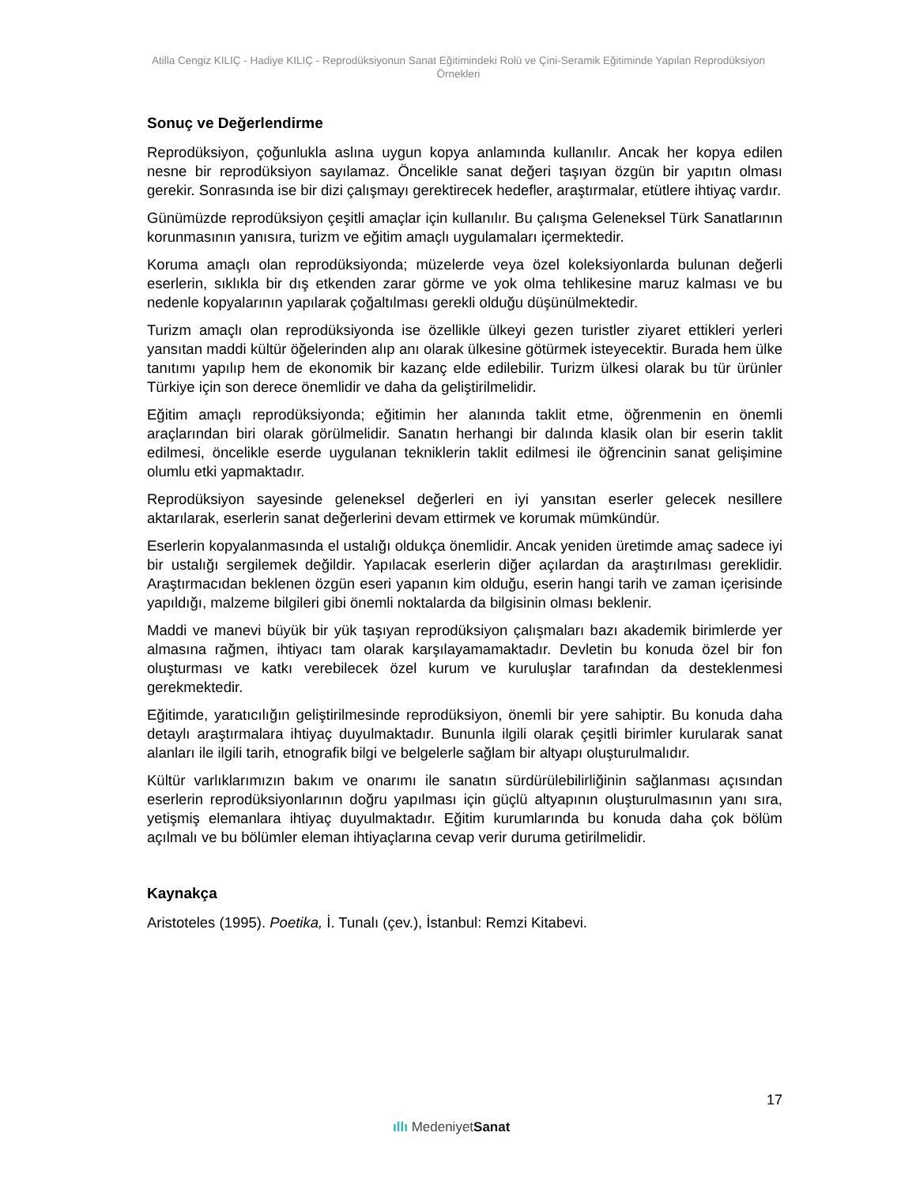Atilla Cengiz KILIÇ - Hadiye KILIÇ - Reprodüksiyonun Sanat Eğitimindeki Rolü ve Çini-Seramik Eğitiminde Yapılan Reprodüksiyon Örnekleri
Sonuç ve Değerlendirme
Reprodüksiyon, çoğunlukla aslına uygun kopya anlamında kullanılır. Ancak her kopya edilen nesne bir reprodüksiyon sayılamaz. Öncelikle sanat değeri taşıyan özgün bir yapıtın olması gerekir. Sonrasında ise bir dizi çalışmayı gerektirecek hedefler, araştırmalar, etütlere ihtiyaç vardır.
Günümüzde reprodüksiyon çeşitli amaçlar için kullanılır. Bu çalışma Geleneksel Türk Sanatlarının korunmasının yanısıra, turizm ve eğitim amaçlı uygulamaları içermektedir.
Koruma amaçlı olan reprodüksiyonda; müzelerde veya özel koleksiyonlarda bulunan değerli eserlerin, sıklıkla bir dış etkenden zarar görme ve yok olma tehlikesine maruz kalması ve bu nedenle kopyalarının yapılarak çoğaltılması gerekli olduğu düşünülmektedir.
Turizm amaçlı olan reprodüksiyonda ise özellikle ülkeyi gezen turistler ziyaret ettikleri yerleri yansıtan maddi kültür öğelerinden alıp anı olarak ülkesine götürmek isteyecektir. Burada hem ülke tanıtımı yapılıp hem de ekonomik bir kazanç elde edilebilir. Turizm ülkesi olarak bu tür ürünler Türkiye için son derece önemlidir ve daha da geliştirilmelidir.
Eğitim amaçlı reprodüksiyonda; eğitimin her alanında taklit etme, öğrenmenin en önemli araçlarından biri olarak görülmelidir. Sanatın herhangi bir dalında klasik olan bir eserin taklit edilmesi, öncelikle eserde uygulanan tekniklerin taklit edilmesi ile öğrencinin sanat gelişimine olumlu etki yapmaktadır.
Reprodüksiyon sayesinde geleneksel değerleri en iyi yansıtan eserler gelecek nesillere aktarılarak, eserlerin sanat değerlerini devam ettirmek ve korumak mümkündür.
Eserlerin kopyalanmasında el ustalığı oldukça önemlidir. Ancak yeniden üretimde amaç sadece iyi bir ustalığı sergilemek değildir. Yapılacak eserlerin diğer açılardan da araştırılması gereklidir. Araştırmacıdan beklenen özgün eseri yapanın kim olduğu, eserin hangi tarih ve zaman içerisinde yapıldığı, malzeme bilgileri gibi önemli noktalarda da bilgisinin olması beklenir.
Maddi ve manevi büyük bir yük taşıyan reprodüksiyon çalışmaları bazı akademik birimlerde yer almasına rağmen, ihtiyacı tam olarak karşılayamamaktadır. Devletin bu konuda özel bir fon oluşturması ve katkı verebilecek özel kurum ve kuruluşlar tarafından da desteklenmesi gerekmektedir.
Eğitimde, yaratıcılığın geliştirilmesinde reprodüksiyon, önemli bir yere sahiptir. Bu konuda daha detaylı araştırmalara ihtiyaç duyulmaktadır. Bununla ilgili olarak çeşitli birimler kurularak sanat alanları ile ilgili tarih, etnografik bilgi ve belgelerle sağlam bir altyapı oluşturulmalıdır.
Kültür varlıklarımızın bakım ve onarımı ile sanatın sürdürülebilirliğinin sağlanması açısından eserlerin reprodüksiyonlarının doğru yapılması için güçlü altyapının oluşturulmasının yanı sıra, yetişmiş elemanlara ihtiyaç duyulmaktadır. Eğitim kurumlarında bu konuda daha çok bölüm açılmalı ve bu bölümler eleman ihtiyaçlarına cevap verir duruma getirilmelidir.
Kaynakça
Aristoteles (1995). Poetika, İ. Tunalı (çev.), İstanbul: Remzi Kitabevi.
17
ıllı MedeniyetSanat